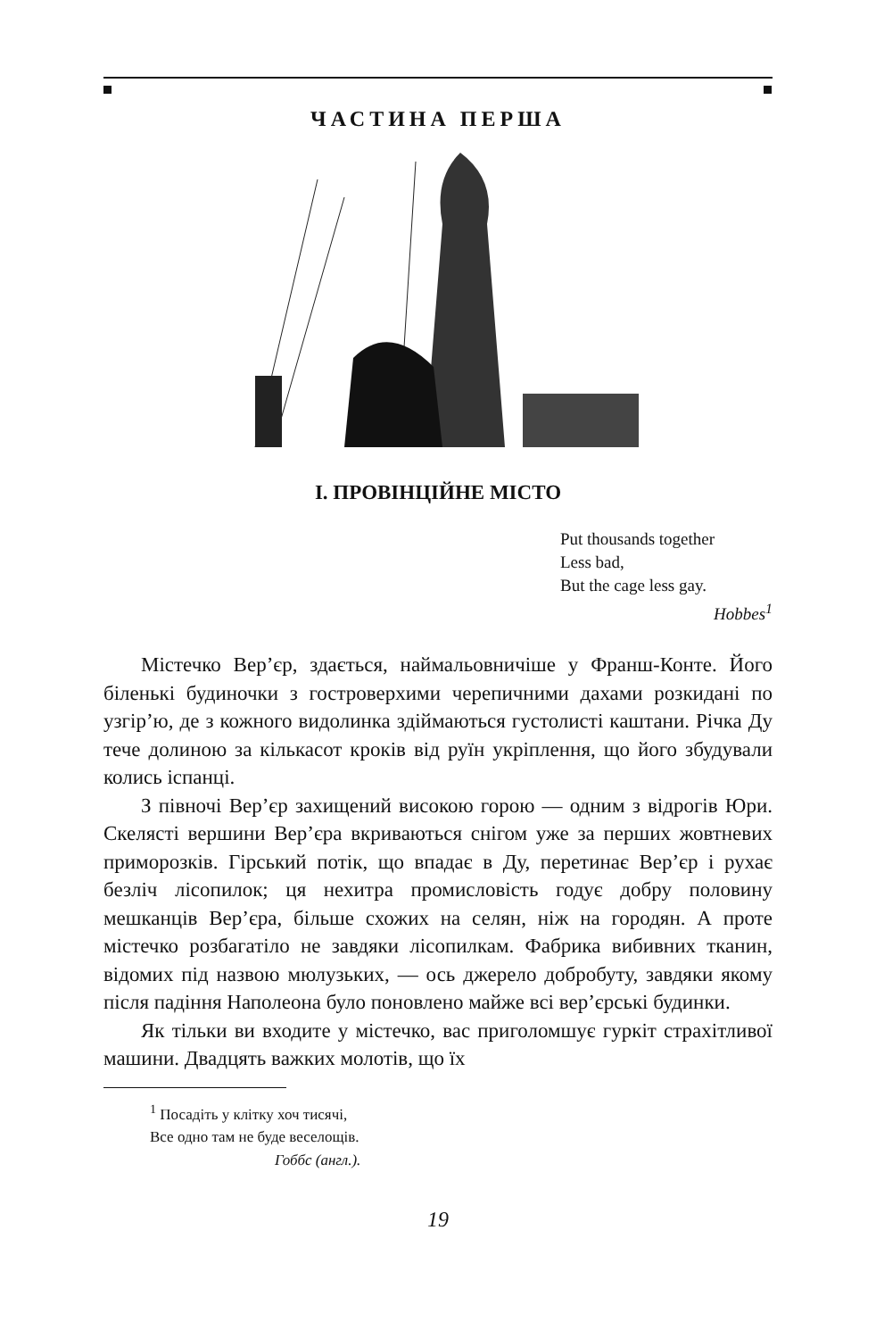ЧАСТИНА ПЕРША
I. ПРОВІНЦІЙНЕ МІСТО
Put thousands together
Less bad,
But the cage less gay.
Hobbes<sup>1</sup>
Містечко Вер’єр, здається, наймальовничіше у Франш-Конте. Його біленькі будиночки з гостроверхими черепичними дахами розкидані по узгір’ю, де з кожного видолинка здіймаються густолисті каштани. Річка Ду тече долиною за кількасот кроків від руїн укріплення, що його збудували колись іспанці.
З півночі Вер’єр захищений високою горою — одним з відрогів Юри. Скелясті вершини Вер’єра вкриваються снігом уже за перших жовтневих приморозків. Гірський потік, що впадає в Ду, перетинає Вер’єр і рухає безліч лісопилок; ця нехитра промисловість годує добру половину мешканців Вер’єра, більше схожих на селян, ніж на городян. А проте містечко розбагатіло не завдяки лісопилкам. Фабрика вибивних тканин, відомих під назвою мюлузьких, — ось джерело добробуту, завдяки якому після падіння Наполеона було поновлено майже всі вер’єрські будинки.
Як тільки ви входите у містечко, вас приголомшує гуркіт страхітливої машини. Двадцять важких молотів, що їх
<sup>1</sup> Посадіть у клітку хоч тисячі,
Все одно там не буде веселощів.
Гоббс (англ.).
19